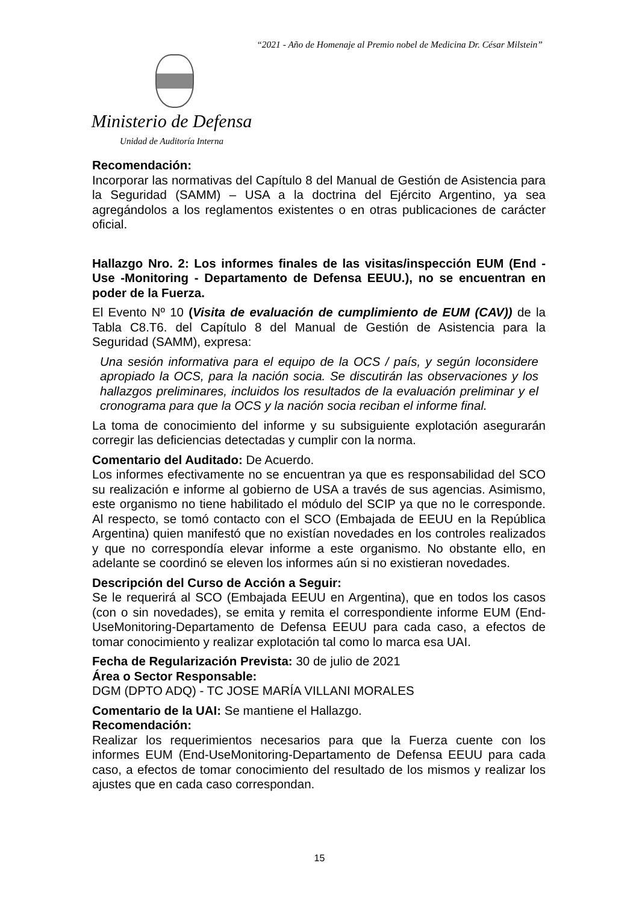“2021 - Año de Homenaje al Premio nobel de Medicina Dr. César Milstein”
Ministerio de Defensa
Unidad de Auditoría Interna
Recomendación:
Incorporar las normativas del Capítulo 8 del Manual de Gestión de Asistencia para la Seguridad (SAMM) – USA a la doctrina del Ejército Argentino, ya sea agregándolos a los reglamentos existentes o en otras publicaciones de carácter oficial.
Hallazgo Nro. 2: Los informes finales de las visitas/inspección EUM (End - Use -Monitoring - Departamento de Defensa EEUU.), no se encuentran en poder de la Fuerza.
El Evento Nº 10 (Visita de evaluación de cumplimiento de EUM (CAV)) de la Tabla C8.T6. del Capítulo 8 del Manual de Gestión de Asistencia para la Seguridad (SAMM), expresa:
Una sesión informativa para el equipo de la OCS / país, y según loconsidere apropiado la OCS, para la nación socia. Se discutirán las observaciones y los hallazgos preliminares, incluidos los resultados de la evaluación preliminar y el cronograma para que la OCS y la nación socia reciban el informe final.
La toma de conocimiento del informe y su subsiguiente explotación asegurarán corregir las deficiencias detectadas y cumplir con la norma.
Comentario del Auditado: De Acuerdo.
Los informes efectivamente no se encuentran ya que es responsabilidad del SCO su realización e informe al gobierno de USA a través de sus agencias. Asimismo, este organismo no tiene habilitado el módulo del SCIP ya que no le corresponde. Al respecto, se tomó contacto con el SCO (Embajada de EEUU en la República Argentina) quien manifestó que no existían novedades en los controles realizados y que no correspondía elevar informe a este organismo. No obstante ello, en adelante se coordinó se eleven los informes aún si no existieran novedades.
Descripción del Curso de Acción a Seguir:
Se le requerirá al SCO (Embajada EEUU en Argentina), que en todos los casos (con o sin novedades), se emita y remita el correspondiente informe EUM (End-UseMonitoring-Departamento de Defensa EEUU para cada caso, a efectos de tomar conocimiento y realizar explotación tal como lo marca esa UAI.
Fecha de Regularización Prevista: 30 de julio de 2021
Área o Sector Responsable:
DGM (DPTO ADQ) - TC JOSE MARÍA VILLANI MORALES
Comentario de la UAI: Se mantiene el Hallazgo.
Recomendación:
Realizar los requerimientos necesarios para que la Fuerza cuente con los informes EUM (End-UseMonitoring-Departamento de Defensa EEUU para cada caso, a efectos de tomar conocimiento del resultado de los mismos y realizar los ajustes que en cada caso correspondan.
15